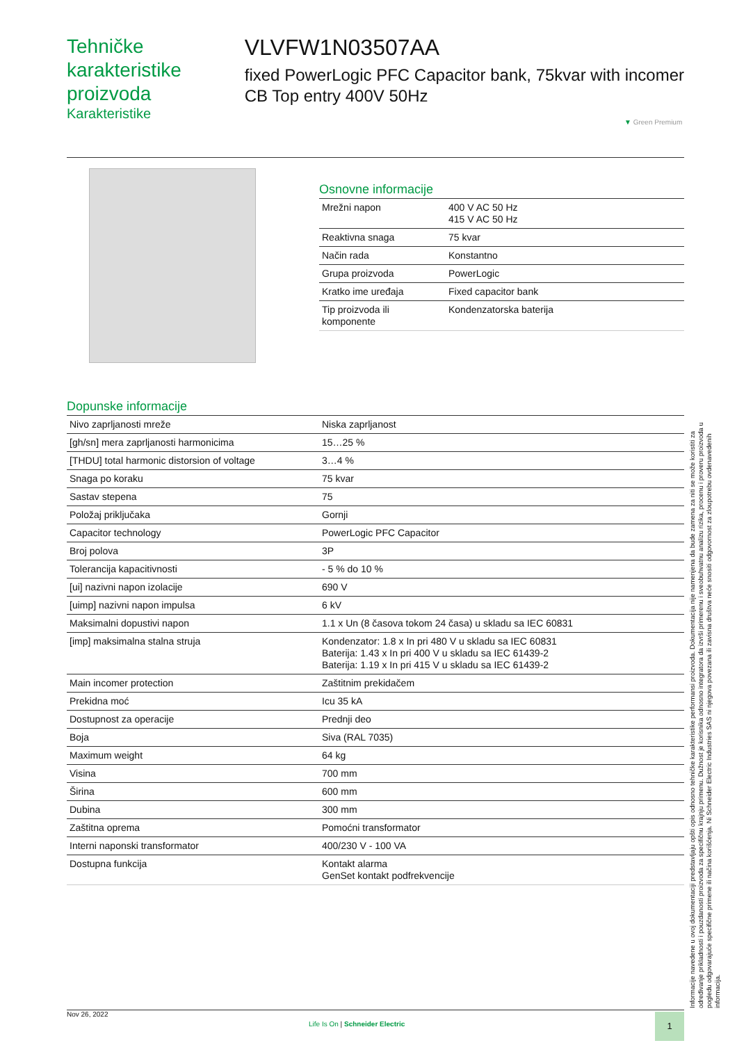Tehničke karakteristike proizvoda
Karakteristike
VLVFW1N03507AA
fixed PowerLogic PFC Capacitor bank, 75kvar with incomer CB Top entry 400V 50Hz
▼ Green Premium
Osnovne informacije
| Mrežni napon | 400 V AC 50 Hz 415 V AC 50 Hz |
| Reaktivna snaga | 75 kvar |
| Način rada | Konstantno |
| Grupa proizvoda | PowerLogic |
| Kratko ime uređaja | Fixed capacitor bank |
| Tip proizvoda ili komponente | Kondenzatorska baterija |
Dopunske informacije
| Nivo zaprljanosti mreže | Niska zaprljanost |
| [gh/sn] mera zaprljanosti harmonicima | 15…25 % |
| [THDU] total harmonic distorsion of voltage | 3…4 % |
| Snaga po koraku | 75 kvar |
| Sastav stepena | 75 |
| Položaj priključaka | Gornji |
| Capacitor technology | PowerLogic PFC Capacitor |
| Broj polova | 3P |
| Tolerancija kapacitivnosti | - 5 % do 10 % |
| [ui] nazivni napon izolacije | 690 V |
| [uimp] nazivni napon impulsa | 6 kV |
| Maksimalni dopustivi napon | 1.1 x Un (8 časova tokom 24 časa) u skladu sa IEC 60831 |
| [imp] maksimalna stalna struja | Kondenzator: 1.8 x In pri 480 V u skladu sa IEC 60831 Baterija: 1.43 x In pri 400 V u skladu sa IEC 61439-2 Baterija: 1.19 x In pri 415 V u skladu sa IEC 61439-2 |
| Main incomer protection | Zaštitnim prekidačem |
| Prekidna moć | Icu 35 kA |
| Dostupnost za operacije | Prednji deo |
| Boja | Siva (RAL 7035) |
| Maximum weight | 64 kg |
| Visina | 700 mm |
| Širina | 600 mm |
| Dubina | 300 mm |
| Zaštitna oprema | Pomoćni transformator |
| Interni naponski transformator | 400/230 V - 100 VA |
| Dostupna funkcija | Kontakt alarma GenSet kontakt podfrekvencije |
Informacije navedene u ovoj dokumentaciji predstavljaju opšti opis odnosno tehničke karakteristike performansi proizvoda. Dokumentacija nije namenjena da bude zamena za niti se može koristiti za određivanje prikladnosti i pouzdanosti proizvoda za specifičnu krajnju primenu. Dužnost je korisnika odnosno integratora da izvrši primerenu i sveobuhvatnu analizu rizika, procenu i proveru proizvoda u pogledu odgovarajuće specifične primene ili načina korišćenja. Ni Schneider Electric Industries SAS ni njegova povezana ili zavisna društva neće snositi odgovornost za zloupotrebu ovdenavedenih informacija.
Nov 26, 2022
Life Is On | Schneider Electric
1